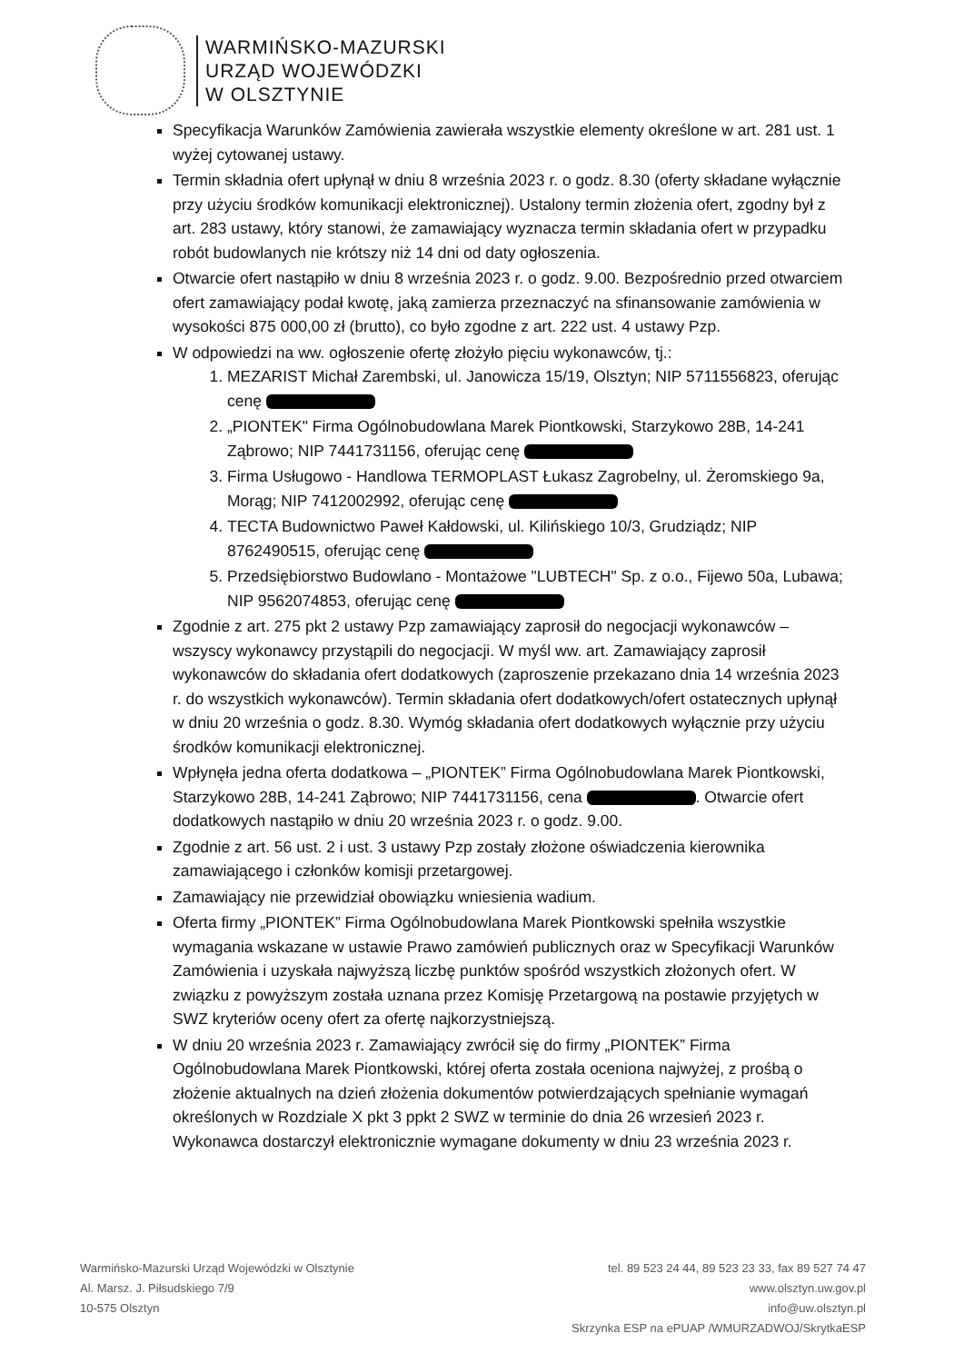WARMIŃSKO-MAZURSKI
URZĄD WOJEWÓDZKI
W OLSZTYNIE
Specyfikacja Warunków Zamówienia zawierała wszystkie elementy określone w art. 281 ust. 1 wyżej cytowanej ustawy.
Termin składnia ofert upłynął w dniu 8 września 2023 r. o godz. 8.30 (oferty składane wyłącznie przy użyciu środków komunikacji elektronicznej). Ustalony termin złożenia ofert, zgodny był z art. 283 ustawy, który stanowi, że zamawiający wyznacza termin składania ofert w przypadku robót budowlanych nie krótszy niż 14 dni od daty ogłoszenia.
Otwarcie ofert nastąpiło w dniu 8 września 2023 r. o godz. 9.00. Bezpośrednio przed otwarciem ofert zamawiający podał kwotę, jaką zamierza przeznaczyć na sfinansowanie zamówienia w wysokości 875 000,00 zł (brutto), co było zgodne z art. 222 ust. 4 ustawy Pzp.
W odpowiedzi na ww. ogłoszenie ofertę złożyło pięciu wykonawców, tj.:
1. MEZARIST Michał Zarembski, ul. Janowicza 15/19, Olsztyn; NIP 5711556823, oferując cenę
2. „PIONTEK" Firma Ogólnobudowlana Marek Piontkowski, Starzykowo 28B, 14-241 Ząbrowo; NIP 7441731156, oferując cenę
3. Firma Usługowo - Handlowa TERMOPLAST Łukasz Zagrobelny, ul. Żeromskiego 9a, Morąg; NIP 7412002992, oferując cenę
4. TECTA Budownictwo Paweł Kałdowski, ul. Kilińskiego 10/3, Grudziądz; NIP 8762490515, oferując cenę
5. Przedsiębiorstwo Budowlano - Montażowe "LUBTECH" Sp. z o.o., Fijewo 50a, Lubawa; NIP 9562074853, oferując cenę
Zgodnie z art. 275 pkt 2 ustawy Pzp zamawiający zaprosił do negocjacji wykonawców – wszyscy wykonawcy przystąpili do negocjacji. W myśl ww. art. Zamawiający zaprosił wykonawców do składania ofert dodatkowych (zaproszenie przekazano dnia 14 września 2023 r. do wszystkich wykonawców). Termin składania ofert dodatkowych/ofert ostatecznych upłynął w dniu 20 września o godz. 8.30. Wymóg składania ofert dodatkowych wyłącznie przy użyciu środków komunikacji elektronicznej.
Wpłynęła jedna oferta dodatkowa – „PIONTEK” Firma Ogólnobudowlana Marek Piontkowski, Starzykowo 28B, 14-241 Ząbrowo; NIP 7441731156, cena . Otwarcie ofert dodatkowych nastąpiło w dniu 20 września 2023 r. o godz. 9.00.
Zgodnie z art. 56 ust. 2 i ust. 3 ustawy Pzp zostały złożone oświadczenia kierownika zamawiającego i członków komisji przetargowej.
Zamawiający nie przewidział obowiązku wniesienia wadium.
Oferta firmy „PIONTEK” Firma Ogólnobudowlana Marek Piontkowski spełniła wszystkie wymagania wskazane w ustawie Prawo zamówień publicznych oraz w Specyfikacji Warunków Zamówienia i uzyskała najwyższą liczbę punktów spośród wszystkich złożonych ofert. W związku z powyższym została uznana przez Komisję Przetargową na postawie przyjętych w SWZ kryteriów oceny ofert za ofertę najkorzystniejszą.
W dniu 20 września 2023 r. Zamawiający zwrócił się do firmy „PIONTEK” Firma Ogólnobudowlana Marek Piontkowski, której oferta została oceniona najwyżej, z prośbą o złożenie aktualnych na dzień złożenia dokumentów potwierdzających spełnianie wymagań określonych w Rozdziale X pkt 3 ppkt 2 SWZ w terminie do dnia 26 wrzesień 2023 r. Wykonawca dostarczył elektronicznie wymagane dokumenty w dniu 23 września 2023 r.
Warmińsko-Mazurski Urząd Wojewódzki w Olsztynie
Al. Marsz. J. Piłsudskiego 7/9
10-575 Olsztyn
tel. 89 523 24 44, 89 523 23 33, fax 89 527 74 47
www.olsztyn.uw.gov.pl
info@uw.olsztyn.pl
Skrzynka ESP na ePUAP /WMURZADWOJ/SkrytkaESP